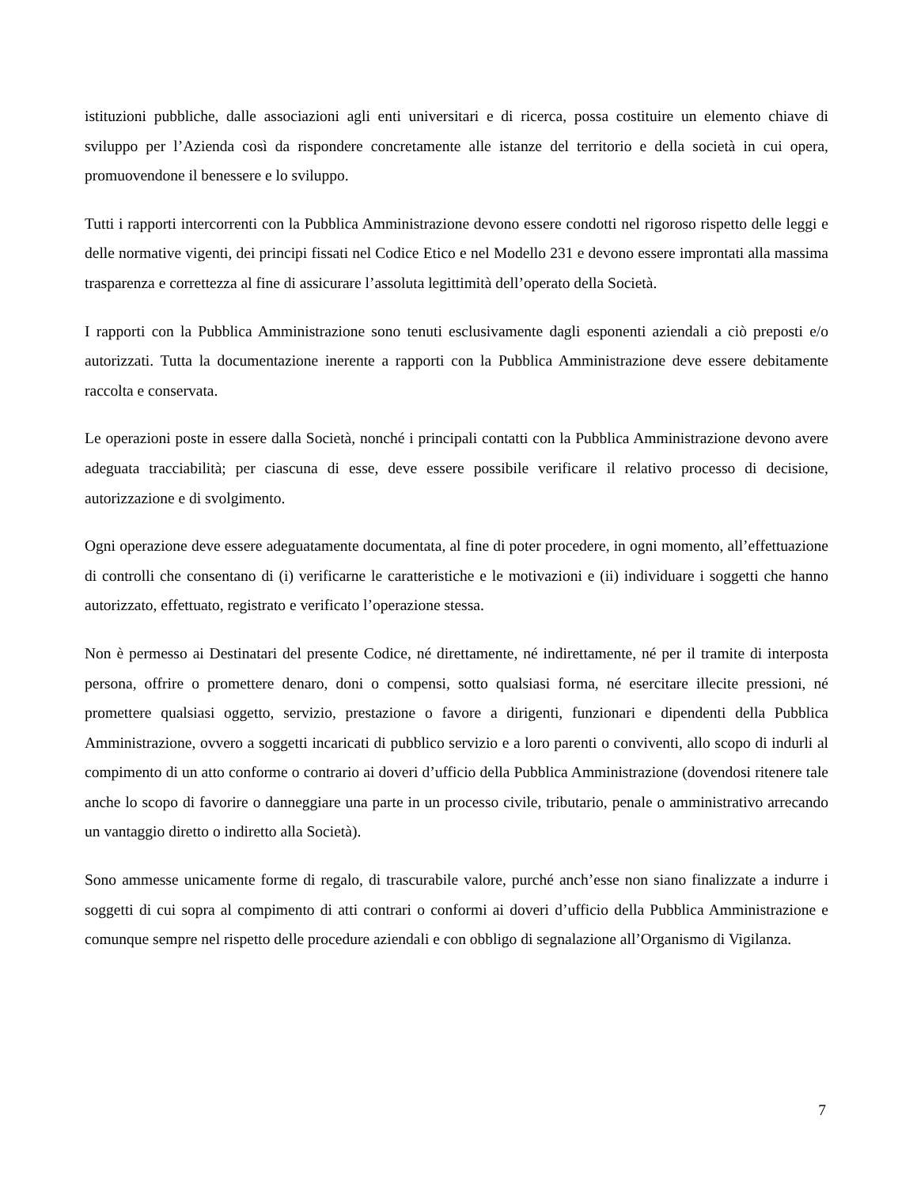istituzioni pubbliche, dalle associazioni agli enti universitari e di ricerca, possa costituire un elemento chiave di sviluppo per l’Azienda così da rispondere concretamente alle istanze del territorio e della società in cui opera, promuovendone il benessere e lo sviluppo.
Tutti i rapporti intercorrenti con la Pubblica Amministrazione devono essere condotti nel rigoroso rispetto delle leggi e delle normative vigenti, dei principi fissati nel Codice Etico e nel Modello 231 e devono essere improntati alla massima trasparenza e correttezza al fine di assicurare l’assoluta legittimità dell’operato della Società.
I rapporti con la Pubblica Amministrazione sono tenuti esclusivamente dagli esponenti aziendali a ciò preposti e/o autorizzati. Tutta la documentazione inerente a rapporti con la Pubblica Amministrazione deve essere debitamente raccolta e conservata.
Le operazioni poste in essere dalla Società, nonché i principali contatti con la Pubblica Amministrazione devono avere adeguata tracciabilità; per ciascuna di esse, deve essere possibile verificare il relativo processo di decisione, autorizzazione e di svolgimento.
Ogni operazione deve essere adeguatamente documentata, al fine di poter procedere, in ogni momento, all’effettuazione di controlli che consentano di (i) verificarne le caratteristiche e le motivazioni e (ii) individuare i soggetti che hanno autorizzato, effettuato, registrato e verificato l’operazione stessa.
Non è permesso ai Destinatari del presente Codice, né direttamente, né indirettamente, né per il tramite di interposta persona, offrire o promettere denaro, doni o compensi, sotto qualsiasi forma, né esercitare illecite pressioni, né promettere qualsiasi oggetto, servizio, prestazione o favore a dirigenti, funzionari e dipendenti della Pubblica Amministrazione, ovvero a soggetti incaricati di pubblico servizio e a loro parenti o conviventi, allo scopo di indurli al compimento di un atto conforme o contrario ai doveri d’ufficio della Pubblica Amministrazione (dovendosi ritenere tale anche lo scopo di favorire o danneggiare una parte in un processo civile, tributario, penale o amministrativo arrecando un vantaggio diretto o indiretto alla Società).
Sono ammesse unicamente forme di regalo, di trascurabile valore, purché anch’esse non siano finalizzate a indurre i soggetti di cui sopra al compimento di atti contrari o conformi ai doveri d’ufficio della Pubblica Amministrazione e comunque sempre nel rispetto delle procedure aziendali e con obbligo di segnalazione all’Organismo di Vigilanza.
7